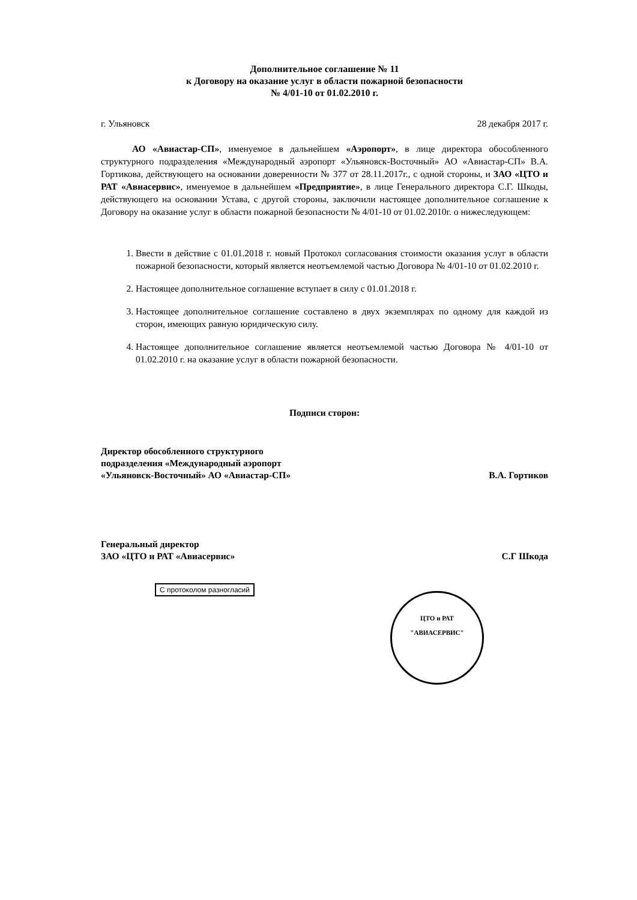Дополнительное соглашение № 11
к Договору на оказание услуг в области пожарной безопасности
№ 4/01-10 от 01.02.2010 г.
г. Ульяновск 28 декабря 2017 г.
АО «Авиастар-СП», именуемое в дальнейшем «Аэропорт», в лице директора обособленного структурного подразделения «Международный аэропорт «Ульяновск-Восточный» АО «Авиастар-СП» В.А. Гортикова, действующего на основании доверенности № 377 от 28.11.2017г., с одной стороны, и ЗАО «ЦТО и РАТ «Авиасервис», именуемое в дальнейшем «Предприятие», в лице Генерального директора С.Г. Шкоды, действующего на основании Устава, с другой стороны, заключили настоящее дополнительное соглашение к Договору на оказание услуг в области пожарной безопасности № 4/01-10 от 01.02.2010г. о нижеследующем:
1. Ввести в действие с 01.01.2018 г. новый Протокол согласования стоимости оказания услуг в области пожарной безопасности, который является неотъемлемой частью Договора № 4/01-10 от 01.02.2010 г.
2. Настоящее дополнительное соглашение вступает в силу с 01.01.2018 г.
3. Настоящее дополнительное соглашение составлено в двух экземплярах по одному для каждой из сторон, имеющих равную юридическую силу.
4. Настоящее дополнительное соглашение является неотъемлемой частью Договора № 4/01-10 от 01.02.2010 г. на оказание услуг в области пожарной безопасности.
Подписи сторон:
Директор обособленного структурного
подразделения «Международный аэропорт
«Ульяновск-Восточный» АО «Авиастар-СП» В.А. Гортиков
Генеральный директор
ЗАО «ЦТО и РАТ «Авиасервис» С.Г Шкода
С протоколом разногласий
ЦТО и РАТ
"АВИАСЕРВИС"